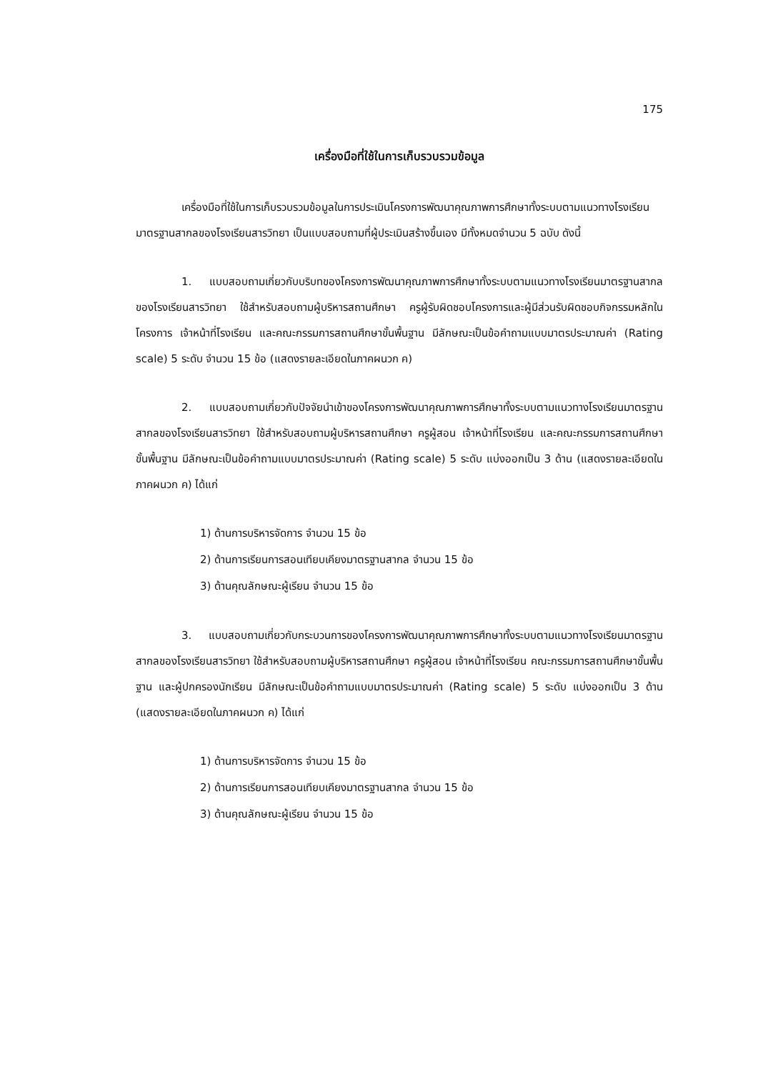175
เครื่องมือที่ใช้ในการเก็บรวบรวมข้อมูล
เครื่องมือที่ใช้ในการเก็บรวบรวมข้อมูลในการประเมินโครงการพัฒนาคุณภาพการศึกษาทั้งระบบตามแนวทางโรงเรียนมาตรฐานสากลของโรงเรียนสารวิทยา เป็นแบบสอบถามที่ผู้ประเมินสร้างขึ้นเอง มีทั้งหมดจำนวน 5 ฉบับ ดังนี้
1. แบบสอบถามเกี่ยวกับบริบทของโครงการพัฒนาคุณภาพการศึกษาทั้งระบบตามแนวทางโรงเรียนมาตรฐานสากลของโรงเรียนสารวิทยา ใช้สำหรับสอบถามผู้บริหารสถานศึกษา ครูผู้รับผิดชอบโครงการและผู้มีส่วนรับผิดชอบกิจกรรมหลักในโครงการ เจ้าหน้าที่โรงเรียน และคณะกรรมการสถานศึกษาขั้นพื้นฐาน มีลักษณะเป็นข้อคำถามแบบมาตรประมาณค่า (Rating scale) 5 ระดับ จำนวน 15 ข้อ (แสดงรายละเอียดในภาคผนวก ค)
2. แบบสอบถามเกี่ยวกับปัจจัยนำเข้าของโครงการพัฒนาคุณภาพการศึกษาทั้งระบบตามแนวทางโรงเรียนมาตรฐานสากลของโรงเรียนสารวิทยา ใช้สำหรับสอบถามผู้บริหารสถานศึกษา ครูผู้สอน เจ้าหน้าที่โรงเรียน และคณะกรรมการสถานศึกษาขั้นพื้นฐาน มีลักษณะเป็นข้อคำถามแบบมาตรประมาณค่า (Rating scale) 5 ระดับ แบ่งออกเป็น 3 ด้าน (แสดงรายละเอียดในภาคผนวก ค) ได้แก่
1) ด้านการบริหารจัดการ จำนวน 15 ข้อ
2) ด้านการเรียนการสอนเทียบเคียงมาตรฐานสากล จำนวน 15 ข้อ
3) ด้านคุณลักษณะผู้เรียน จำนวน 15 ข้อ
3. แบบสอบถามเกี่ยวกับกระบวนการของโครงการพัฒนาคุณภาพการศึกษาทั้งระบบตามแนวทางโรงเรียนมาตรฐานสากลของโรงเรียนสารวิทยา ใช้สำหรับสอบถามผู้บริหารสถานศึกษา ครูผู้สอน เจ้าหน้าที่โรงเรียน คณะกรรมการสถานศึกษาขั้นพื้นฐาน และผู้ปกครองนักเรียน มีลักษณะเป็นข้อคำถามแบบมาตรประมาณค่า (Rating scale) 5 ระดับ แบ่งออกเป็น 3 ด้าน (แสดงรายละเอียดในภาคผนวก ค) ได้แก่
1) ด้านการบริหารจัดการ จำนวน 15 ข้อ
2) ด้านการเรียนการสอนเทียบเคียงมาตรฐานสากล จำนวน 15 ข้อ
3) ด้านคุณลักษณะผู้เรียน จำนวน 15 ข้อ